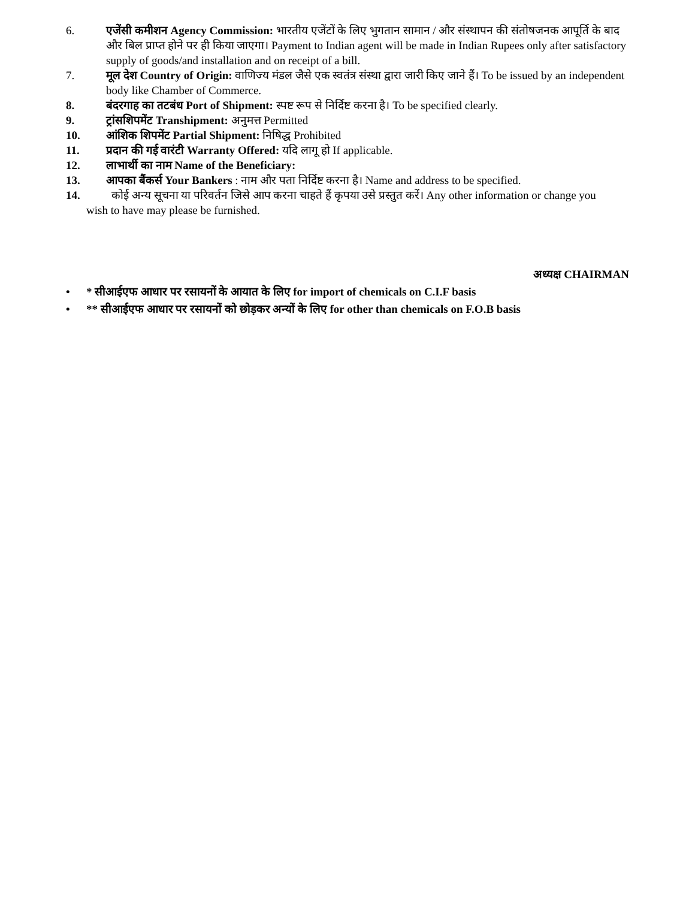6. एजेंसी कमीशन Agency Commission: भारतीय एजेंटों के लिए भुगतान सामान / और संस्थापन की संतोषजनक आपूर्ति के बाद और बिल प्राप्त होने पर ही किया जाएगा। Payment to Indian agent will be made in Indian Rupees only after satisfactory supply of goods/and installation and on receipt of a bill.
7. मूल देश Country of Origin: वाणिज्य मंडल जैसे एक स्वतंत्र संस्था द्वारा जारी किए जाने हैं। To be issued by an independent body like Chamber of Commerce.
8. बंदरगाह का तटबंध Port of Shipment: स्पष्ट रूप से निर्दिष्ट करना है। To be specified clearly.
9. ट्रांसशिपमेंट Transhipment: अनुमत्त Permitted
10. आंशिक शिपमेंट Partial Shipment: निषिद्ध Prohibited
11. प्रदान की गई वारंटी Warranty Offered: यदि लागू हो If applicable.
12. लाभार्थी का नाम Name of the Beneficiary:
13. आपका बैंकर्स Your Bankers : नाम और पता निर्दिष्ट करना है। Name and address to be specified.
14. कोई अन्य सूचना या परिवर्तन जिसे आप करना चाहते हैं कृपया उसे प्रस्तुत करें। Any other information or change you
wish to have may please be furnished.
अध्यक्ष CHAIRMAN
• * सीआईएफ आधार पर रसायनों के आयात के लिए for import of chemicals on C.I.F basis
• ** सीआईएफ आधार पर रसायनों को छोड़कर अन्यों के लिए for other than chemicals on F.O.B basis